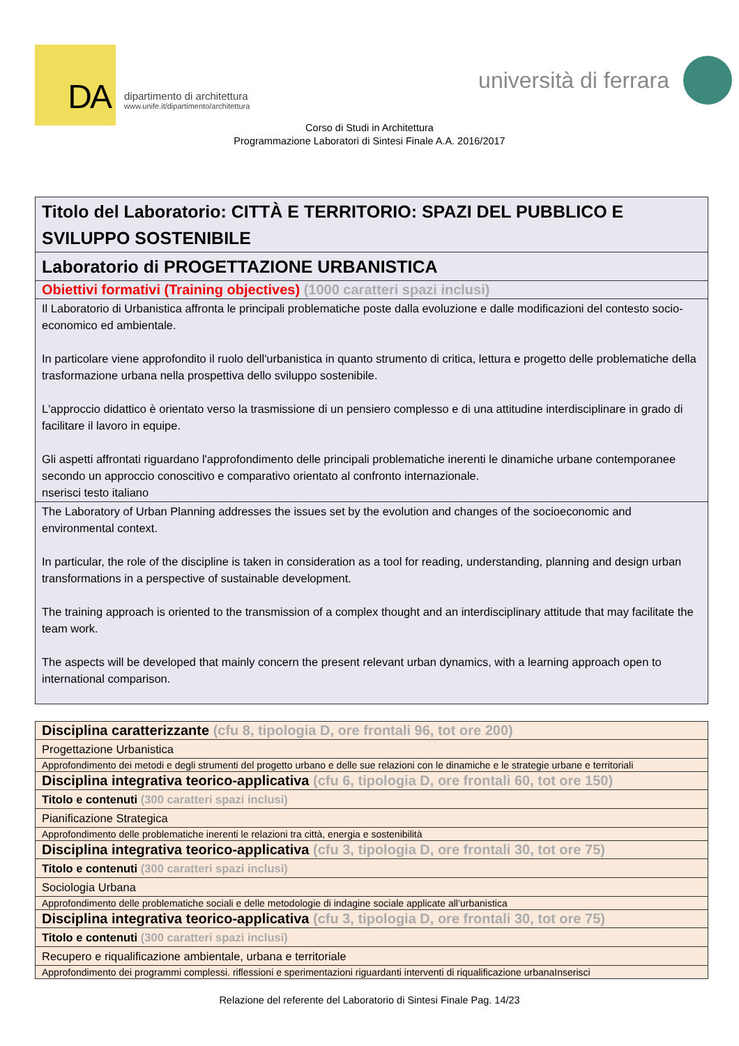DA
dipartimento di architettura
www.unife.it/dipartimento/architettura
università di ferrara
Corso di Studi in Architettura
Programmazione Laboratori di Sintesi Finale A.A. 2016/2017
| Titolo del Laboratorio: CITTÀ E TERRITORIO: SPAZI DEL PUBBLICO E SVILUPPO SOSTENIBILE |
| Laboratorio di PROGETTAZIONE URBANISTICA |
| Obiettivi formativi (Training objectives) (1000 caratteri spazi inclusi) |
| Il Laboratorio di Urbanistica affronta le principali problematiche poste dalla evoluzione e dalle modificazioni del contesto socio-economico ed ambientale. In particolare viene approfondito il ruolo dell'urbanistica in quanto strumento di critica, lettura e progetto delle problematiche della trasformazione urbana nella prospettiva dello sviluppo sostenibile. L'approccio didattico è orientato verso la trasmissione di un pensiero complesso e di una attitudine interdisciplinare in grado di facilitare il lavoro in equipe. Gli aspetti affrontati riguardano l'approfondimento delle principali problematiche inerenti le dinamiche urbane contemporanee secondo un approccio conoscitivo e comparativo orientato al confronto internazionale. nserisci testo italiano |
| The Laboratory of Urban Planning addresses the issues set by the evolution and changes of the socioeconomic and environmental context. In particular, the role of the discipline is taken in consideration as a tool for reading, understanding, planning and design urban transformations in a perspective of sustainable development. The training approach is oriented to the transmission of a complex thought and an interdisciplinary attitude that may facilitate the team work. The aspects will be developed that mainly concern the present relevant urban dynamics, with a learning approach open to international comparison. |
| Disciplina caratterizzante (cfu 8, tipologia D, ore frontali 96, tot ore 200) |
| Progettazione Urbanistica |
| Approfondimento dei metodi e degli strumenti del progetto urbano e delle sue relazioni con le dinamiche e le strategie urbane e territoriali |
| Disciplina integrativa teorico-applicativa (cfu 6, tipologia D, ore frontali 60, tot ore 150) |
| Titolo e contenuti (300 caratteri spazi inclusi) |
| Pianificazione Strategica |
| Approfondimento delle problematiche inerenti le relazioni tra città, energia e sostenibilità |
| Disciplina integrativa teorico-applicativa (cfu 3, tipologia D, ore frontali 30, tot ore 75) |
| Titolo e contenuti (300 caratteri spazi inclusi) |
| Sociologia Urbana |
| Approfondimento delle problematiche sociali e delle metodologie di indagine sociale applicate all’urbanistica |
| Disciplina integrativa teorico-applicativa (cfu 3, tipologia D, ore frontali 30, tot ore 75) |
| Titolo e contenuti (300 caratteri spazi inclusi) |
| Recupero e riqualificazione ambientale, urbana e territoriale |
| Approfondimento dei programmi complessi. riflessioni e sperimentazioni riguardanti interventi di riqualificazione urbanaInserisci |
Relazione del referente del Laboratorio di Sintesi Finale Pag. 14/23